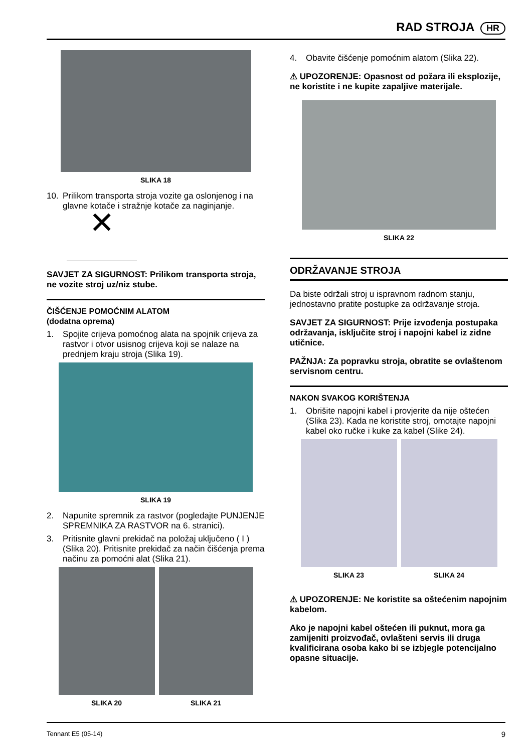RAD STROJA HR
SLIKA 18
10. Prilikom transporta stroja vozite ga oslonjenog i na glavne kotače i stražnje kotače za naginjanje.
✕
SAVJET ZA SIGURNOST: Prilikom transporta stroja, ne vozite stroj uz/niz stube.
ČIŠĆENJE POMOĆNIM ALATOM
(dodatna oprema)
1. Spojite crijeva pomoćnog alata na spojnik crijeva za rastvor i otvor usisnog crijeva koji se nalaze na prednjem kraju stroja (Slika 19).
SLIKA 19
2. Napunite spremnik za rastvor (pogledajte PUNJENJE SPREMNIKA ZA RASTVOR na 6. stranici).
3. Pritisnite glavni prekidač na položaj uključeno ( I ) (Slika 20). Pritisnite prekidač za način čišćenja prema načinu za pomoćni alat (Slika 21).
SLIKA 20 SLIKA 21
4. Obavite čišćenje pomoćnim alatom (Slika 22).
⚠ UPOZORENJE: Opasnost od požara ili eksplozije, ne koristite i ne kupite zapaljive materijale.
SLIKA 22
ODRŽAVANJE STROJA
Da biste održali stroj u ispravnom radnom stanju, jednostavno pratite postupke za održavanje stroja.
SAVJET ZA SIGURNOST: Prije izvođenja postupaka održavanja, isključite stroj i napojni kabel iz zidne utičnice.
PAŽNJA: Za popravku stroja, obratite se ovlaštenom servisnom centru.
NAKON SVAKOG KORIŠTENJA
1. Obrišite napojni kabel i provjerite da nije oštećen (Slika 23). Kada ne koristite stroj, omotajte napojni kabel oko ručke i kuke za kabel (Slike 24).
SLIKA 23 SLIKA 24
⚠ UPOZORENJE: Ne koristite sa oštećenim napojnim kabelom.
Ako je napojni kabel oštećen ili puknut, mora ga zamijeniti proizvođač, ovlašteni servis ili druga kvalificirana osoba kako bi se izbjegle potencijalno opasne situacije.
Tennant E5 (05-14) 9